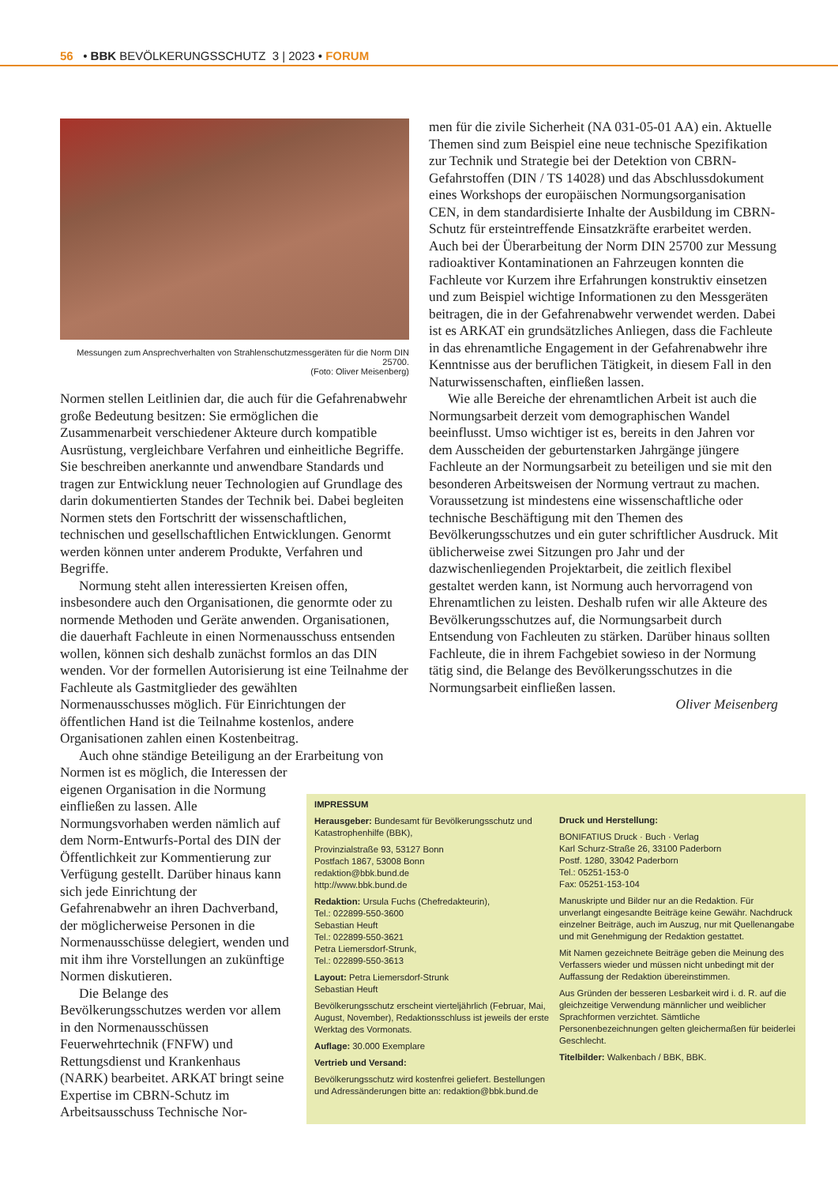56 • BBK BEVÖLKERUNGSSCHUTZ 3 | 2023 • FORUM
Messungen zum Ansprechverhalten von Strahlenschutzmessgeräten für die Norm DIN 25700.
(Foto: Oliver Meisenberg)
Normen stellen Leitlinien dar, die auch für die Gefahrenabwehr große Bedeutung besitzen: Sie ermöglichen die Zusammenarbeit verschiedener Akteure durch kompatible Ausrüstung, vergleichbare Verfahren und einheitliche Begriffe. Sie beschreiben anerkannte und anwendbare Standards und tragen zur Entwicklung neuer Technologien auf Grundlage des darin dokumentierten Standes der Technik bei. Dabei begleiten Normen stets den Fortschritt der wissenschaftlichen, technischen und gesellschaftlichen Entwicklungen. Genormt werden können unter anderem Produkte, Verfahren und Begriffe.
Normung steht allen interessierten Kreisen offen, insbesondere auch den Organisationen, die genormte oder zu normende Methoden und Geräte anwenden. Organisationen, die dauerhaft Fachleute in einen Normenausschuss entsenden wollen, können sich deshalb zunächst formlos an das DIN wenden. Vor der formellen Autorisierung ist eine Teilnahme der Fachleute als Gastmitglieder des gewählten Normenausschusses möglich. Für Einrichtungen der öffentlichen Hand ist die Teilnahme kostenlos, andere Organisationen zahlen einen Kostenbeitrag.
Auch ohne ständige Beteiligung an der Erarbeitung von
Normen ist es möglich, die Interessen der eigenen Organisation in die Normung einfließen zu lassen. Alle Normungsvorhaben werden nämlich auf dem Norm-Entwurfs-Portal des DIN der Öffentlichkeit zur Kommentierung zur Verfügung gestellt. Darüber hinaus kann sich jede Einrichtung der Gefahrenabwehr an ihren Dachverband, der möglicherweise Personen in die Normenausschüsse delegiert, wenden und mit ihm ihre Vorstellungen an zukünftige Normen diskutieren.
Die Belange des Bevölkerungsschutzes werden vor allem in den Normenausschüssen Feuerwehrtechnik (FNFW) und Rettungsdienst und Krankenhaus (NARK) bearbeitet. ARKAT bringt seine Expertise im CBRN-Schutz im Arbeitsausschuss Technische Nor-
men für die zivile Sicherheit (NA 031-05-01 AA) ein. Aktuelle Themen sind zum Beispiel eine neue technische Spezifikation zur Technik und Strategie bei der Detektion von CBRN-Gefahrstoffen (DIN / TS 14028) und das Abschlussdokument eines Workshops der europäischen Normungsorganisation CEN, in dem standardisierte Inhalte der Ausbildung im CBRN-Schutz für ersteintreffende Einsatzkräfte erarbeitet werden. Auch bei der Überarbeitung der Norm DIN 25700 zur Messung radioaktiver Kontaminationen an Fahrzeugen konnten die Fachleute vor Kurzem ihre Erfahrungen konstruktiv einsetzen und zum Beispiel wichtige Informationen zu den Messgeräten beitragen, die in der Gefahrenabwehr verwendet werden. Dabei ist es ARKAT ein grundsätzliches Anliegen, dass die Fachleute in das ehrenamtliche Engagement in der Gefahrenabwehr ihre Kenntnisse aus der beruflichen Tätigkeit, in diesem Fall in den Naturwissenschaften, einfließen lassen.
Wie alle Bereiche der ehrenamtlichen Arbeit ist auch die Normungsarbeit derzeit vom demographischen Wandel beeinflusst. Umso wichtiger ist es, bereits in den Jahren vor dem Ausscheiden der geburtenstarken Jahrgänge jüngere Fachleute an der Normungsarbeit zu beteiligen und sie mit den besonderen Arbeitsweisen der Normung vertraut zu machen. Voraussetzung ist mindestens eine wissenschaftliche oder technische Beschäftigung mit den Themen des Bevölkerungsschutzes und ein guter schriftlicher Ausdruck. Mit üblicherweise zwei Sitzungen pro Jahr und der dazwischenliegenden Projektarbeit, die zeitlich flexibel gestaltet werden kann, ist Normung auch hervorragend von Ehrenamtlichen zu leisten. Deshalb rufen wir alle Akteure des Bevölkerungsschutzes auf, die Normungsarbeit durch Entsendung von Fachleuten zu stärken. Darüber hinaus sollten Fachleute, die in ihrem Fachgebiet sowieso in der Normung tätig sind, die Belange des Bevölkerungsschutzes in die Normungsarbeit einfließen lassen.
Oliver Meisenberg
IMPRESSUM
Herausgeber: Bundesamt für Bevölkerungsschutz und Katastrophenhilfe (BBK),
Provinzialstraße 93, 53127 Bonn
Postfach 1867, 53008 Bonn
redaktion@bbk.bund.de
http://www.bbk.bund.de
Redaktion: Ursula Fuchs (Chefredakteurin),
Tel.: 022899-550-3600
Sebastian Heuft
Tel.: 022899-550-3621
Petra Liemersdorf-Strunk,
Tel.: 022899-550-3613
Layout: Petra Liemersdorf-Strunk
Sebastian Heuft
Bevölkerungsschutz erscheint vierteljährlich (Februar, Mai, August, November), Redaktionsschluss ist jeweils der erste Werktag des Vormonats.
Auflage: 30.000 Exemplare
Vertrieb und Versand:
Bevölkerungsschutz wird kostenfrei geliefert. Bestellungen und Adressänderungen bitte an: redaktion@bbk.bund.de
Druck und Herstellung:
BONIFATIUS Druck · Buch · Verlag
Karl Schurz-Straße 26, 33100 Paderborn
Postf. 1280, 33042 Paderborn
Tel.: 05251-153-0
Fax: 05251-153-104
Manuskripte und Bilder nur an die Redaktion. Für unverlangt eingesandte Beiträge keine Gewähr. Nachdruck einzelner Beiträge, auch im Auszug, nur mit Quellenangabe und mit Genehmigung der Redaktion gestattet.
Mit Namen gezeichnete Beiträge geben die Meinung des Verfassers wieder und müssen nicht unbedingt mit der Auffassung der Redaktion übereinstimmen.
Aus Gründen der besseren Lesbarkeit wird i. d. R. auf die gleichzeitige Verwendung männlicher und weiblicher Sprachformen verzichtet. Sämtliche Personenbezeichnungen gelten gleichermaßen für beiderlei Geschlecht.
Titelbilder: Walkenbach / BBK, BBK.